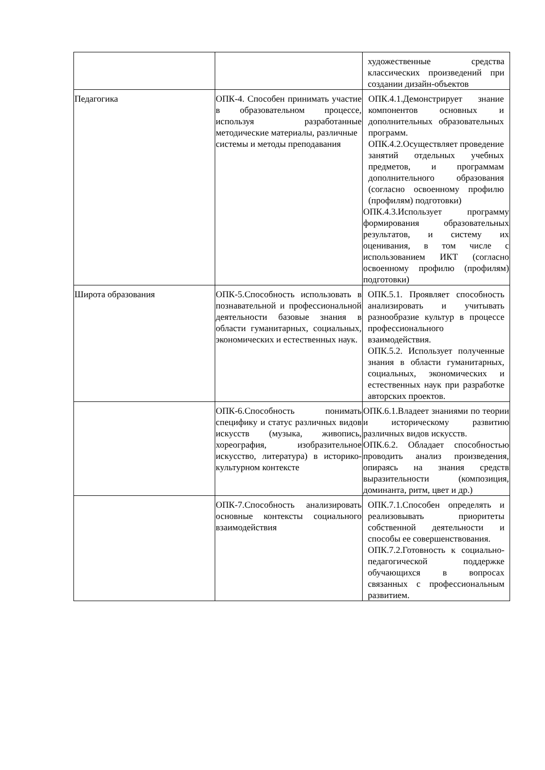| | | художественные средства классических произведений при создании дизайн-объектов |
| Педагогика | ОПК-4. Способен принимать участие в образовательном процессе, используя разработанные методические материалы, различные системы и методы преподавания | ОПК.4.1.Демонстрирует знание компонентов основных и дополнительных образовательных программ. ОПК.4.2.Осуществляет проведение занятий отдельных учебных предметов, и программам дополнительного образования (согласно освоенному профилю (профилям) подготовки) ОПК.4.3.Использует программу формирования образовательных результатов, и систему их оценивания, в том числе с использованием ИКТ (согласно освоенному профилю (профилям) подготовки) |
| Широта образования | ОПК-5.Способность использовать в познавательной и профессиональной деятельности базовые знания в области гуманитарных, социальных, экономических и естественных наук. | ОПК.5.1. Проявляет способность анализировать и учитывать разнообразие культур в процессе профессионального взаимодействия. ОПК.5.2. Использует полученные знания в области гуманитарных, социальных, экономических и естественных наук при разработке авторских проектов. |
| | ОПК-6.Способность понимать специфику и статус различных видов искусств (музыка, живопись, хореография, изобразительное искусство, литература) в историко-культурном контексте | ОПК.6.1.Владеет знаниями по теории и историческому развитию различных видов искусств. ОПК.6.2. Обладает способностью проводить анализ произведения, опираясь на знания средств выразительности (композиция, доминанта, ритм, цвет и др.) |
| | ОПК-7.Способность анализировать основные контексты социального взаимодействия | ОПК.7.1.Способен определять и реализовывать приоритеты собственной деятельности и способы ее совершенствования. ОПК.7.2.Готовность к социально-педагогической поддержке обучающихся в вопросах связанных с профессиональным развитием. |